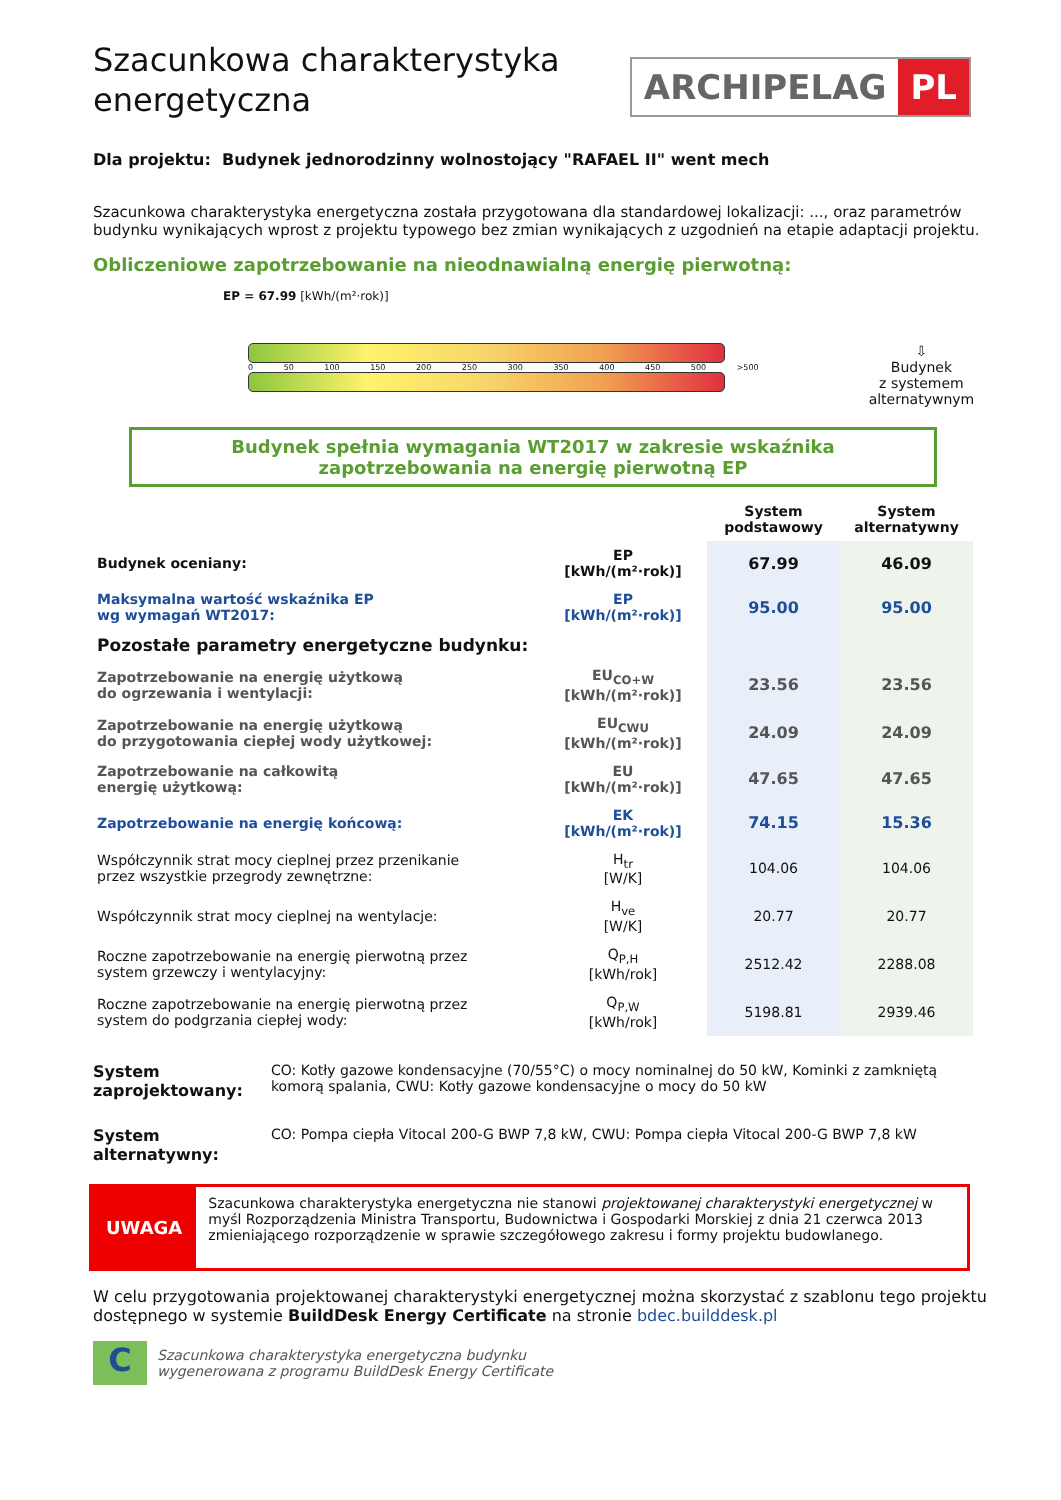Szacunkowa charakterystyka energetyczna
ARCHIPELAG PL
Dla projektu: Budynek jednorodzinny wolnostojący "RAFAEL II" went mech
Szacunkowa charakterystyka energetyczna została przygotowana dla standardowej lokalizacji: ..., oraz parametrów budynku wynikających wprost z projektu typowego bez zmian wynikających z uzgodnień na etapie adaptacji projektu.
Obliczeniowe zapotrzebowanie na nieodnawialną energię pierwotną:
EP = 67.99 [kWh/(m²·rok)]
0 50 100 150 200 250 300 350 400 450 500 >500
⇩
Budynek
z systemem
alternatywnym
Budynek spełnia wymagania WT2017 w zakresie wskaźnika
zapotrzebowania na energię pierwotną EP
| | | System podstawowy | System alternatywny |
| --- | --- | --- | --- |
| Budynek oceniany: | EP [kWh/(m²·rok)] | 67.99 | 46.09 |
| Maksymalna wartość wskaźnika EP wg wymagań WT2017: | EP [kWh/(m²·rok)] | 95.00 | 95.00 |
| Pozostałe parametry energetyczne budynku: | | | |
| Zapotrzebowanie na energię użytkową do ogrzewania i wentylacji: | EU<sub>CO+W</sub> [kWh/(m²·rok)] | 23.56 | 23.56 |
| Zapotrzebowanie na energię użytkową do przygotowania ciepłej wody użytkowej: | EU<sub>CWU</sub> [kWh/(m²·rok)] | 24.09 | 24.09 |
| Zapotrzebowanie na całkowitą energię użytkową: | EU [kWh/(m²·rok)] | 47.65 | 47.65 |
| Zapotrzebowanie na energię końcową: | EK [kWh/(m²·rok)] | 74.15 | 15.36 |
| Współczynnik strat mocy cieplnej przez przenikanie przez wszystkie przegrody zewnętrzne: | H<sub>tr</sub> [W/K] | 104.06 | 104.06 |
| Współczynnik strat mocy cieplnej na wentylacje: | H<sub>ve</sub> [W/K] | 20.77 | 20.77 |
| Roczne zapotrzebowanie na energię pierwotną przez system grzewczy i wentylacyjny: | Q<sub>P,H</sub> [kWh/rok] | 2512.42 | 2288.08 |
| Roczne zapotrzebowanie na energię pierwotną przez system do podgrzania ciepłej wody: | Q<sub>P,W</sub> [kWh/rok] | 5198.81 | 2939.46 |
System zaprojektowany:
CO: Kotły gazowe kondensacyjne (70/55°C) o mocy nominalnej do 50 kW, Kominki z zamkniętą komorą spalania, CWU: Kotły gazowe kondensacyjne o mocy do 50 kW
System alternatywny:
CO: Pompa ciepła Vitocal 200-G BWP 7,8 kW, CWU: Pompa ciepła Vitocal 200-G BWP 7,8 kW
UWAGA
Szacunkowa charakterystyka energetyczna nie stanowi projektowanej charakterystyki energetycznej w myśl Rozporządzenia Ministra Transportu, Budownictwa i Gospodarki Morskiej z dnia 21 czerwca 2013 zmieniającego rozporządzenie w sprawie szczegółowego zakresu i formy projektu budowlanego.
W celu przygotowania projektowanej charakterystyki energetycznej można skorzystać z szablonu tego projektu dostępnego w systemie BuildDesk Energy Certificate na stronie bdec.builddesk.pl
C
Szacunkowa charakterystyka energetyczna budynku
wygenerowana z programu BuildDesk Energy Certificate